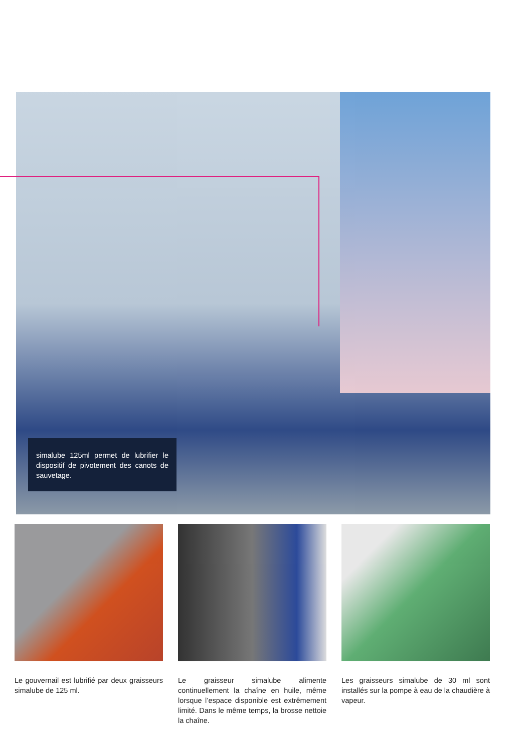simalube 125ml permet de lubrifier le dispositif de pivotement des canots de sauvetage.
Le gouvernail est lubrifié par deux graisseurs simalube de 125 ml.
Le graisseur simalube alimente continuellement la chaîne en huile, même lorsque l’espace disponible est extrêmement limité. Dans le même temps, la brosse nettoie la chaîne.
Les graisseurs simalube de 30 ml sont installés sur la pompe à eau de la chaudière à vapeur.